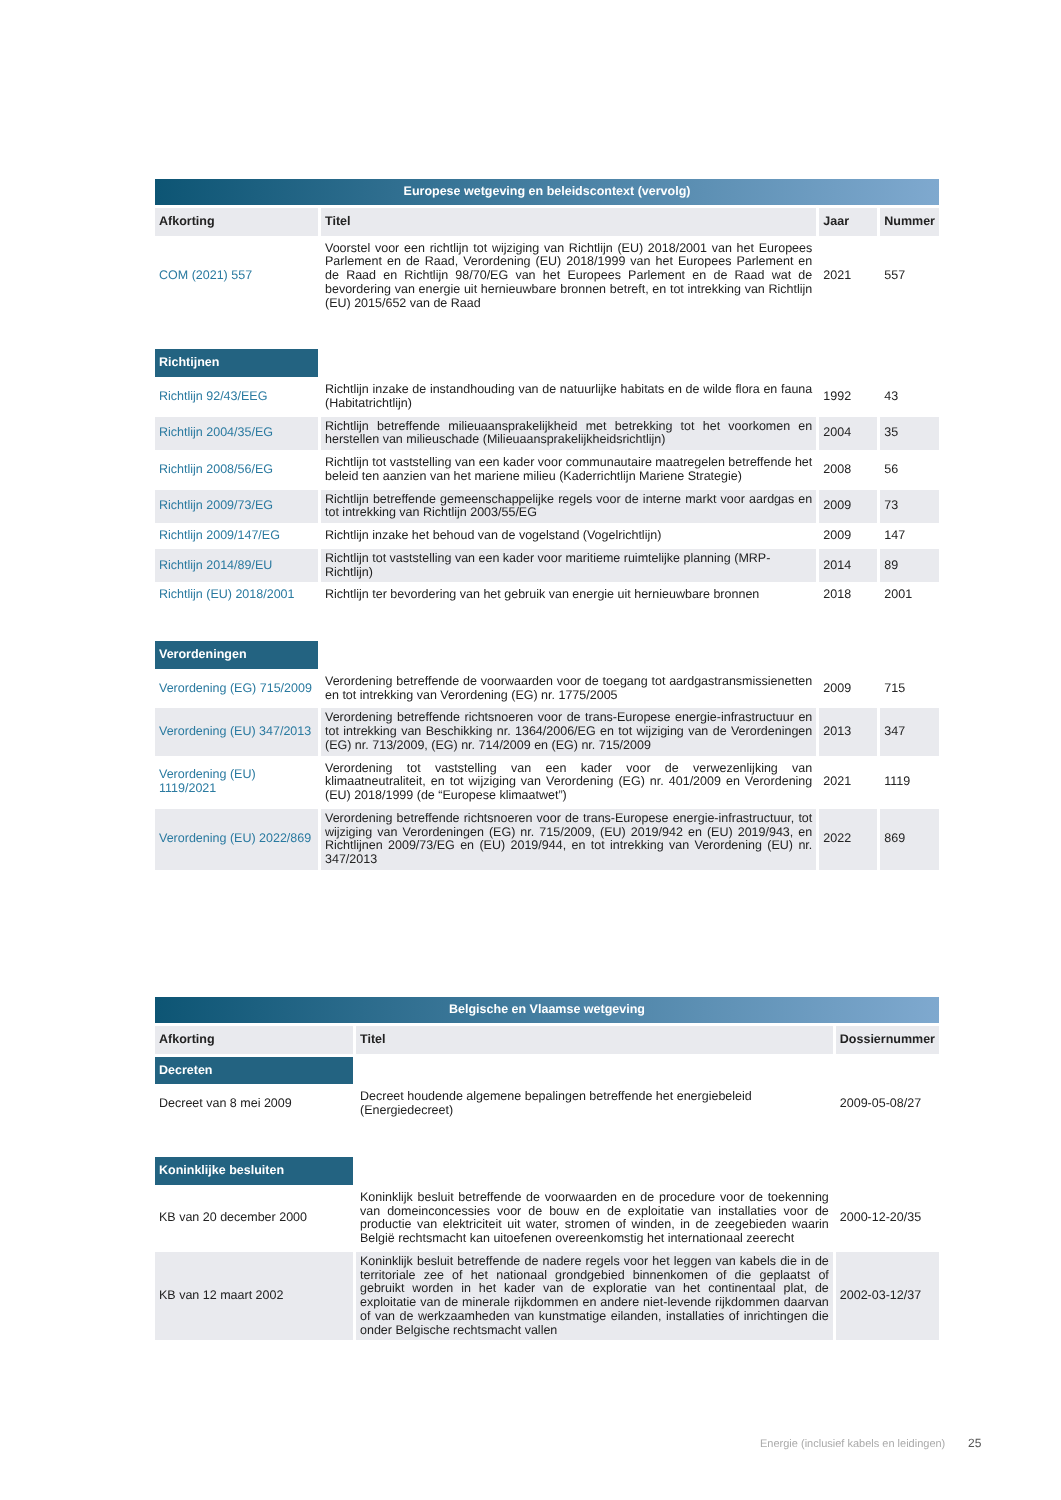| Europese wetgeving en beleidscontext (vervolg) | | | |
| --- | --- | --- | --- |
| Afkorting | Titel | Jaar | Nummer |
| COM (2021) 557 | Voorstel voor een richtlijn tot wijziging van Richtlijn (EU) 2018/2001 van het Europees Parlement en de Raad, Verordening (EU) 2018/1999 van het Europees Parlement en de Raad en Richtlijn 98/70/EG van het Europees Parlement en de Raad wat de bevordering van energie uit hernieuwbare bronnen betreft, en tot intrekking van Richtlijn (EU) 2015/652 van de Raad | 2021 | 557 |
| Richtijnen | | | |
| Richtlijn 92/43/EEG | Richtlijn inzake de instandhouding van de natuurlijke habitats en de wilde flora en fauna (Habitatrichtlijn) | 1992 | 43 |
| Richtlijn 2004/35/EG | Richtlijn betreffende milieuaansprakelijkheid met betrekking tot het voorkomen en herstellen van milieuschade (Milieuaansprakelijkheidsrichtlijn) | 2004 | 35 |
| Richtlijn 2008/56/EG | Richtlijn tot vaststelling van een kader voor communautaire maatregelen betreffende het beleid ten aanzien van het mariene milieu (Kaderrichtlijn Mariene Strategie) | 2008 | 56 |
| Richtlijn 2009/73/EG | Richtlijn betreffende gemeenschappelijke regels voor de interne markt voor aardgas en tot intrekking van Richtlijn 2003/55/EG | 2009 | 73 |
| Richtlijn 2009/147/EG | Richtlijn inzake het behoud van de vogelstand (Vogelrichtlijn) | 2009 | 147 |
| Richtlijn 2014/89/EU | Richtlijn tot vaststelling van een kader voor maritieme ruimtelijke planning (MRP-Richtlijn) | 2014 | 89 |
| Richtlijn (EU) 2018/2001 | Richtlijn ter bevordering van het gebruik van energie uit hernieuwbare bronnen | 2018 | 2001 |
| Verordeningen | | | |
| Verordening (EG) 715/2009 | Verordening betreffende de voorwaarden voor de toegang tot aardgastransmissienetten en tot intrekking van Verordening (EG) nr. 1775/2005 | 2009 | 715 |
| Verordening (EU) 347/2013 | Verordening betreffende richtsnoeren voor de trans-Europese energie-infrastructuur en tot intrekking van Beschikking nr. 1364/2006/EG en tot wijziging van de Verordeningen (EG) nr. 713/2009, (EG) nr. 714/2009 en (EG) nr. 715/2009 | 2013 | 347 |
| Verordening (EU) 1119/2021 | Verordening tot vaststelling van een kader voor de verwezenlijking van klimaatneutraliteit, en tot wijziging van Verordening (EG) nr. 401/2009 en Verordening (EU) 2018/1999 (de “Europese klimaatwet”) | 2021 | 1119 |
| Verordening (EU) 2022/869 | Verordening betreffende richtsnoeren voor de trans-Europese energie-infrastructuur, tot wijziging van Verordeningen (EG) nr. 715/2009, (EU) 2019/942 en (EU) 2019/943, en Richtlijnen 2009/73/EG en (EU) 2019/944, en tot intrekking van Verordening (EU) nr. 347/2013 | 2022 | 869 |
| Belgische en Vlaamse wetgeving | | |
| --- | --- | --- |
| Afkorting | Titel | Dossiernummer |
| Decreten | | |
| Decreet van 8 mei 2009 | Decreet houdende algemene bepalingen betreffende het energiebeleid (Energiedecreet) | 2009-05-08/27 |
| Koninklijke besluiten | | |
| KB van 20 december 2000 | Koninklijk besluit betreffende de voorwaarden en de procedure voor de toekenning van domeinconcessies voor de bouw en de exploitatie van installaties voor de productie van elektriciteit uit water, stromen of winden, in de zeegebieden waarin België rechtsmacht kan uitoefenen overeenkomstig het internationaal zeerecht | 2000-12-20/35 |
| KB van 12 maart 2002 | Koninklijk besluit betreffende de nadere regels voor het leggen van kabels die in de territoriale zee of het nationaal grondgebied binnenkomen of die geplaatst of gebruikt worden in het kader van de exploratie van het continentaal plat, de exploitatie van de minerale rijkdommen en andere niet-levende rijkdommen daarvan of van de werkzaamheden van kunstmatige eilanden, installaties of inrichtingen die onder Belgische rechtsmacht vallen | 2002-03-12/37 |
Energie (inclusief kabels en leidingen)
25